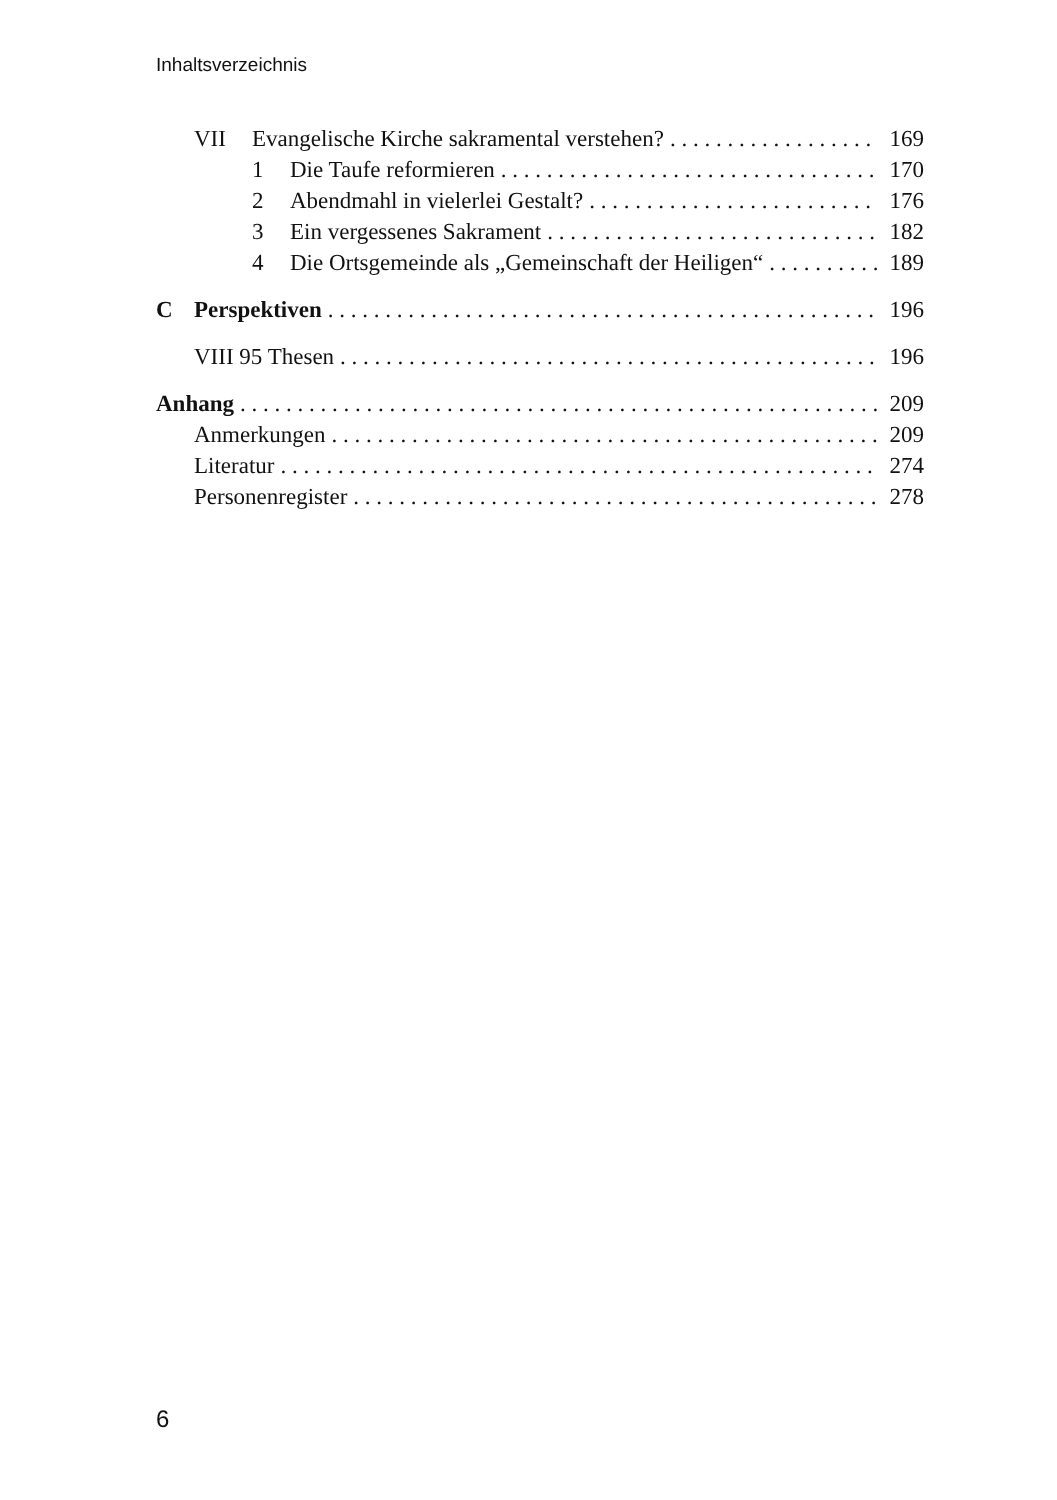Inhaltsverzeichnis
VII Evangelische Kirche sakramental verstehen? 169
1 Die Taufe reformieren 170
2 Abendmahl in vielerlei Gestalt? 176
3 Ein vergessenes Sakrament 182
4 Die Ortsgemeinde als „Gemeinschaft der Heiligen“ 189
C Perspektiven 196
VIII 95 Thesen 196
Anhang 209
Anmerkungen 209
Literatur 274
Personenregister 278
6